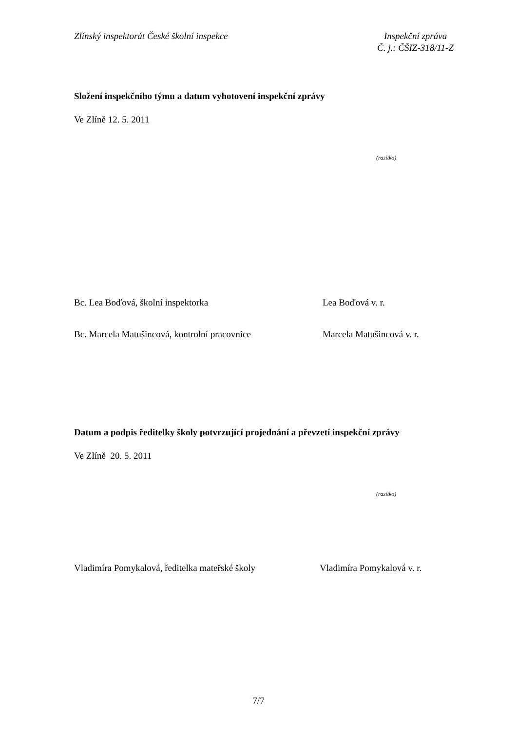Zlínský inspektorát České školní inspekce
Inspekční zpráva
Č. j.: ČŠIZ-318/11-Z
Složení inspekčního týmu a datum vyhotovení inspekční zprávy
Ve Zlíně 12. 5. 2011
(razítko)
Bc. Lea Boďová, školní inspektorka Lea Boďová v. r.
Bc. Marcela Matušincová, kontrolní pracovnice
Marcela Matušincová v. r.
Datum a podpis ředitelky školy potvrzující projednání a převzetí inspekční zprávy
Ve Zlíně 20. 5. 2011
(razítko)
Vladimíra Pomykalová, ředitelka mateřské školy
Vladimíra Pomykalová v. r.
7/7